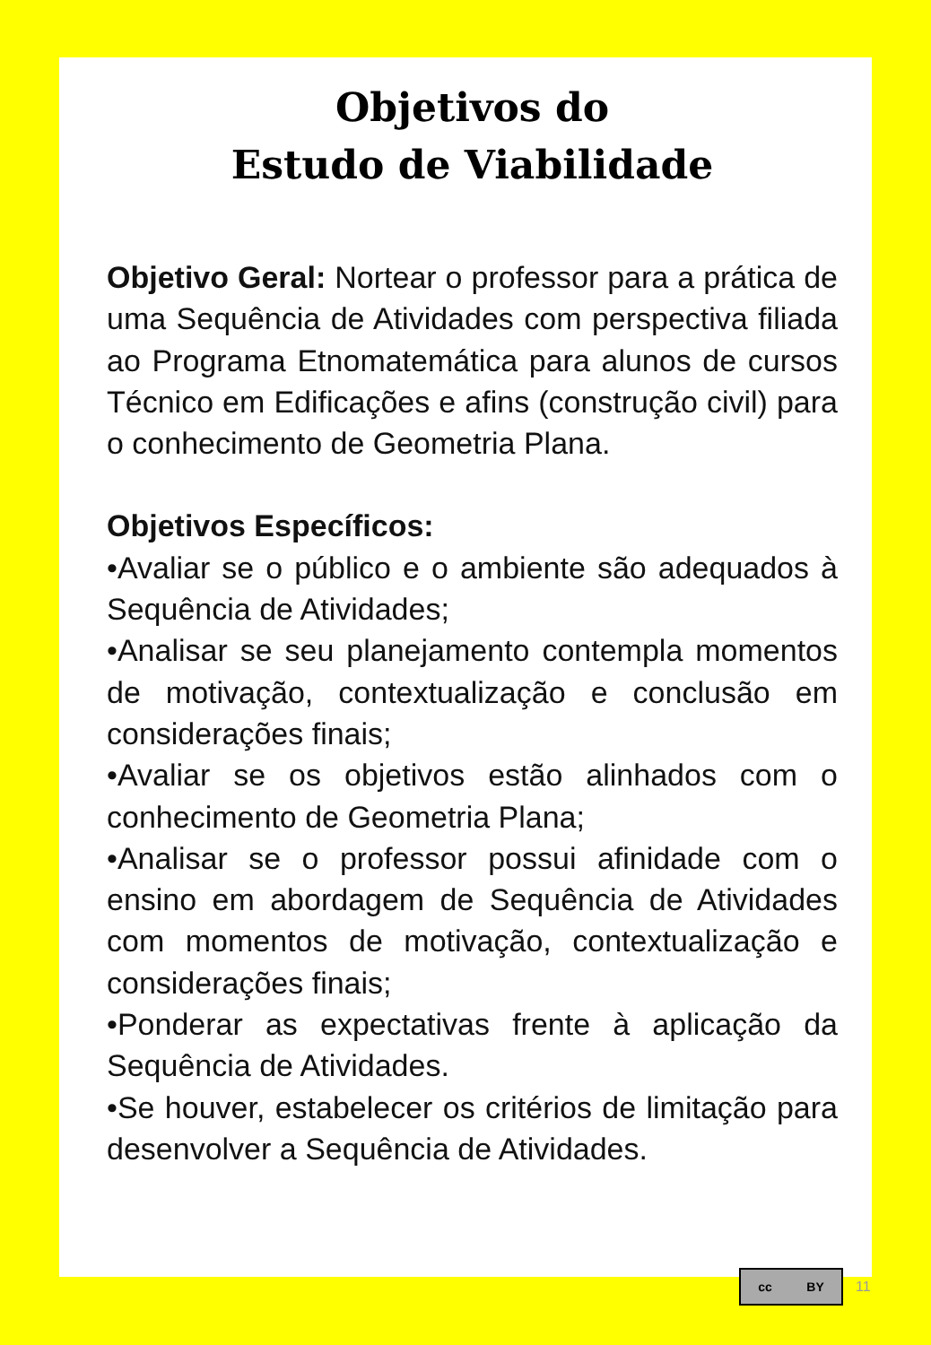Objetivos do
Estudo de Viabilidade
Objetivo Geral: Nortear o professor para a prática de uma Sequência de Atividades com perspectiva filiada ao Programa Etnomatemática para alunos de cursos Técnico em Edificações e afins (construção civil) para o conhecimento de Geometria Plana.
Objetivos Específicos:
•Avaliar se o público e o ambiente são adequados à Sequência de Atividades;
•Analisar se seu planejamento contempla momentos de motivação, contextualização e conclusão em considerações finais;
•Avaliar se os objetivos estão alinhados com o conhecimento de Geometria Plana;
•Analisar se o professor possui afinidade com o ensino em abordagem de Sequência de Atividades com momentos de motivação, contextualização e considerações finais;
•Ponderar as expectativas frente à aplicação da Sequência de Atividades.
•Se houver, estabelecer os critérios de limitação para desenvolver a Sequência de Atividades.
cc BY
11